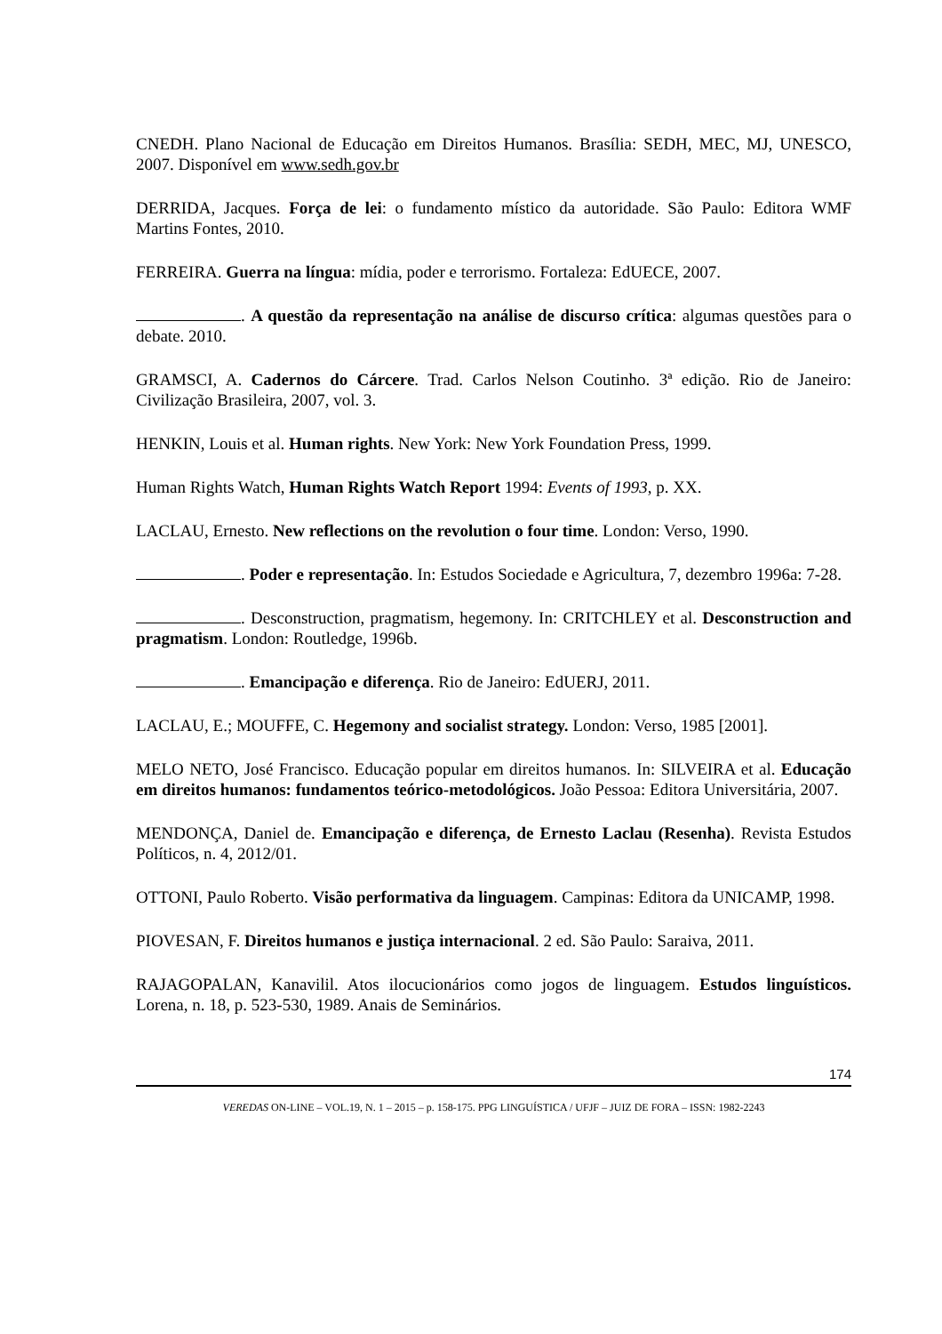CNEDH. Plano Nacional de Educação em Direitos Humanos. Brasília: SEDH, MEC, MJ, UNESCO, 2007. Disponível em www.sedh.gov.br
DERRIDA, Jacques. Força de lei: o fundamento místico da autoridade. São Paulo: Editora WMF Martins Fontes, 2010.
FERREIRA. Guerra na língua: mídia, poder e terrorismo. Fortaleza: EdUECE, 2007.
. A questão da representação na análise de discurso crítica: algumas questões para o debate. 2010.
GRAMSCI, A. Cadernos do Cárcere. Trad. Carlos Nelson Coutinho. 3ª edição. Rio de Janeiro: Civilização Brasileira, 2007, vol. 3.
HENKIN, Louis et al. Human rights. New York: New York Foundation Press, 1999.
Human Rights Watch, Human Rights Watch Report 1994: Events of 1993, p. XX.
LACLAU, Ernesto. New reflections on the revolution o four time. London: Verso, 1990.
. Poder e representação. In: Estudos Sociedade e Agricultura, 7, dezembro 1996a: 7-28.
. Desconstruction, pragmatism, hegemony. In: CRITCHLEY et al. Desconstruction and pragmatism. London: Routledge, 1996b.
. Emancipação e diferença. Rio de Janeiro: EdUERJ, 2011.
LACLAU, E.; MOUFFE, C. Hegemony and socialist strategy. London: Verso, 1985 [2001].
MELO NETO, José Francisco. Educação popular em direitos humanos. In: SILVEIRA et al. Educação em direitos humanos: fundamentos teórico-metodológicos. João Pessoa: Editora Universitária, 2007.
MENDONÇA, Daniel de. Emancipação e diferença, de Ernesto Laclau (Resenha). Revista Estudos Políticos, n. 4, 2012/01.
OTTONI, Paulo Roberto. Visão performativa da linguagem. Campinas: Editora da UNICAMP, 1998.
PIOVESAN, F. Direitos humanos e justiça internacional. 2 ed. São Paulo: Saraiva, 2011.
RAJAGOPALAN, Kanavilil. Atos ilocucionários como jogos de linguagem. Estudos linguísticos. Lorena, n. 18, p. 523-530, 1989. Anais de Seminários.
174
VEREDAS ON-LINE – VOL.19, N. 1 – 2015 – p. 158-175. PPG LINGUÍSTICA / UFJF – JUIZ DE FORA – ISSN: 1982-2243